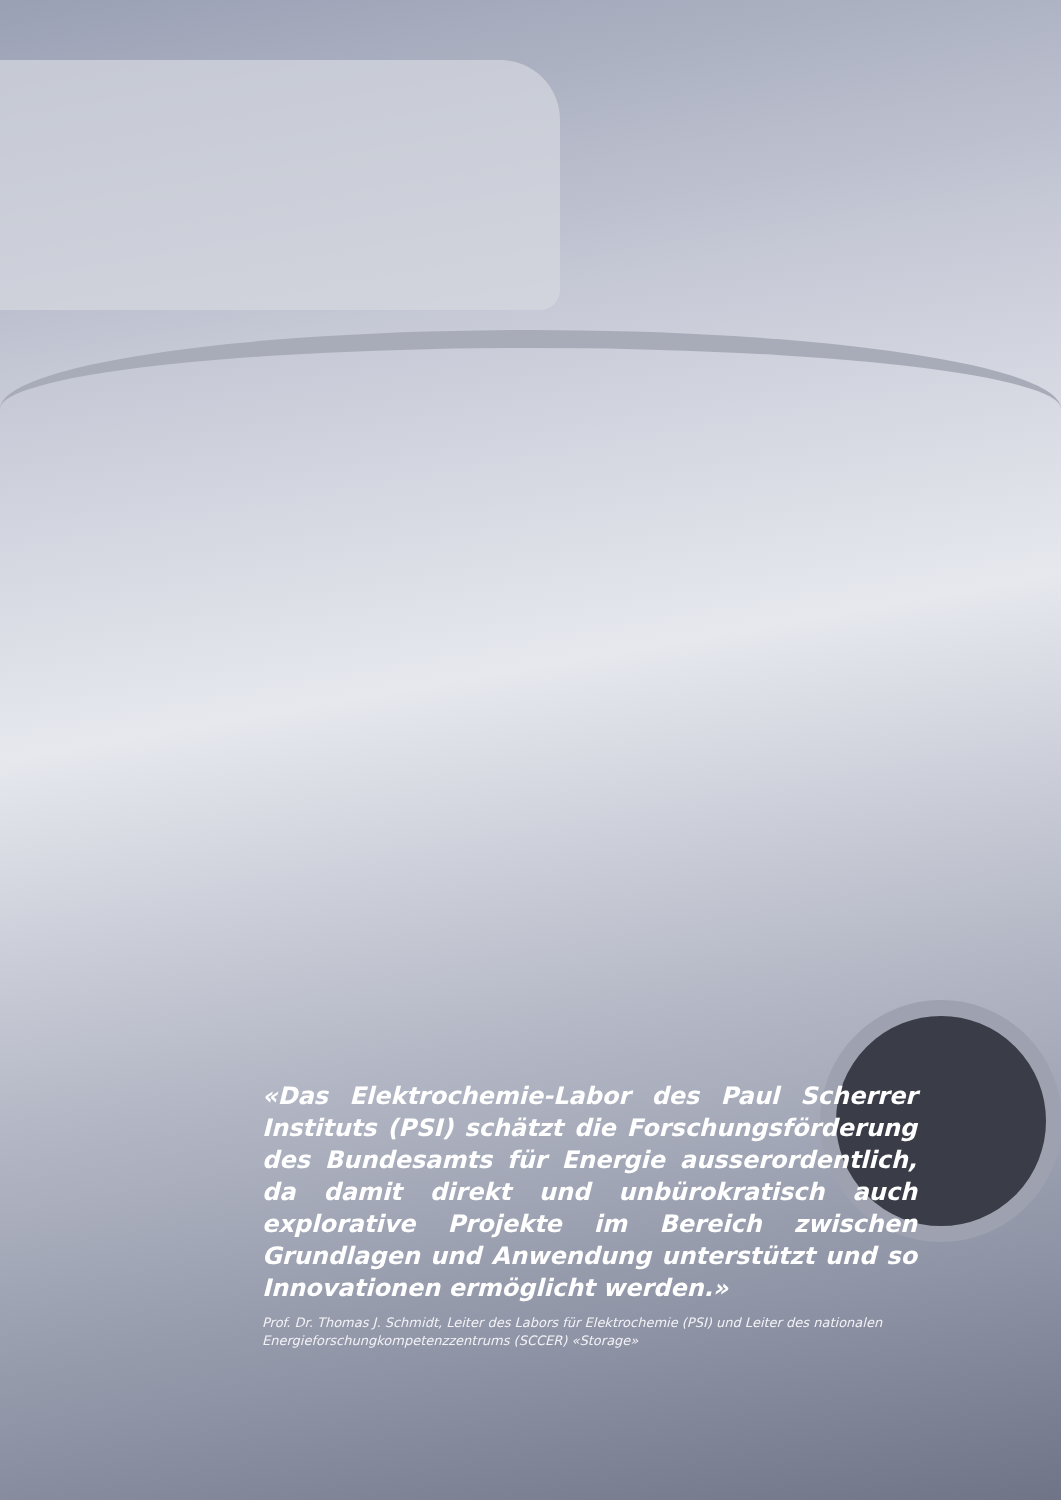«Das Elektrochemie-Labor des Paul Scherrer Instituts (PSI) schätzt die Forschungsförderung des Bundesamts für Energie ausserordentlich, da damit direkt und unbürokratisch auch explorative Projekte im Bereich zwischen Grundlagen und Anwendung unterstützt und so Innovationen ermöglicht werden.»
Prof. Dr. Thomas J. Schmidt, Leiter des Labors für Elektrochemie (PSI) und Leiter des nationalen Energieforschungkompetenzzentrums (SCCER) «Storage»